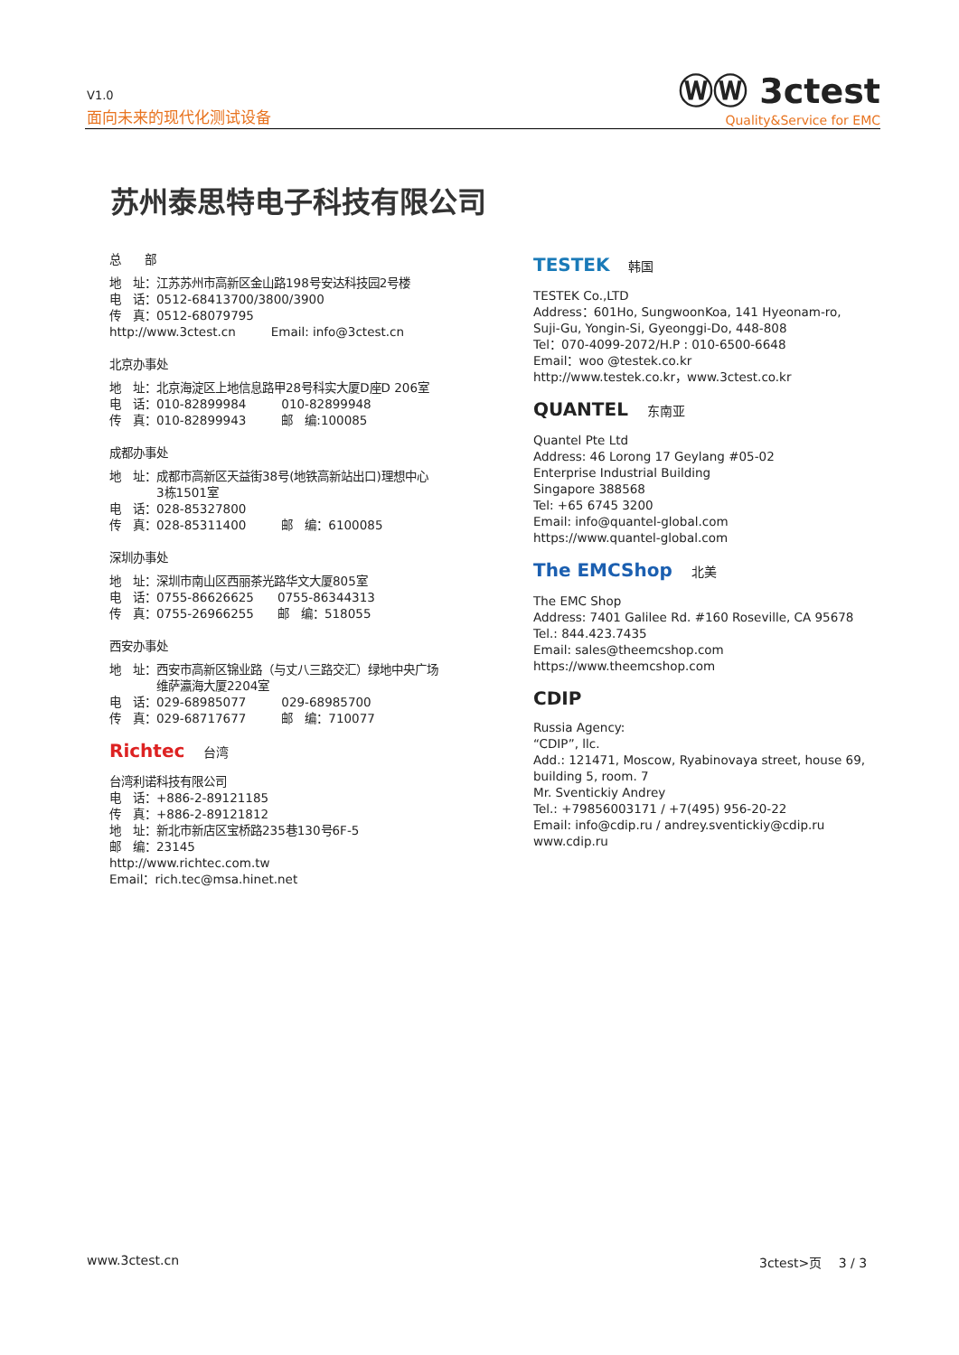V1.0
面向未来的现代化测试设备
ⓌⓌ 3ctest
Quality&Service for EMC
苏州泰思特电子科技有限公司
总　　部
地　址：江苏苏州市高新区金山路198号安达科技园2号楼
电　话：0512-68413700/3800/3900
传　真：0512-68079795
http://www.3ctest.cn　　　Email: info@3ctest.cn
北京办事处
地　址：北京海淀区上地信息路甲28号科实大厦D座D 206室
电　话：010-82899984　　　010-82899948
传　真：010-82899943　　　邮　编:100085
成都办事处
地　址：成都市高新区天益街38号(地铁高新站出口)理想中心
　　　　3栋1501室
电　话：028-85327800
传　真：028-85311400　　　邮　编：6100085
深圳办事处
地　址：深圳市南山区西丽茶光路华文大厦805室
电　话：0755-86626625　　0755-86344313
传　真：0755-26966255　　邮　编：518055
西安办事处
地　址：西安市高新区锦业路（与丈八三路交汇）绿地中央广场
　　　　维萨瀛海大厦2204室
电　话：029-68985077　　　029-68985700
传　真：029-68717677　　　邮　编：710077
Richtec 　台湾
台湾利诺科技有限公司
电　话：+886-2-89121185
传　真：+886-2-89121812
地　址：新北市新店区宝桥路235巷130号6F-5
邮　编：23145
http://www.richtec.com.tw
Email：rich.tec@msa.hinet.net
TESTEK 　韩国
TESTEK Co.,LTD
Address：601Ho, SungwoonKoa, 141 Hyeonam-ro,
Suji-Gu, Yongin-Si, Gyeonggi-Do, 448-808
Tel：070-4099-2072/H.P : 010-6500-6648
Email：woo @testek.co.kr
http://www.testek.co.kr，www.3ctest.co.kr
QUANTEL 　东南亚
Quantel Pte Ltd
Address: 46 Lorong 17 Geylang #05-02
Enterprise Industrial Building
Singapore 388568
Tel: +65 6745 3200
Email: info@quantel-global.com
https://www.quantel-global.com
The EMCShop 　北美
The EMC Shop
Address: 7401 Galilee Rd. #160 Roseville, CA 95678
Tel.: 844.423.7435
Email: sales@theemcshop.com
https://www.theemcshop.com
CDIP
Russia Agency:
“CDIP”, llc.
Add.: 121471, Moscow, Ryabinovaya street, house 69,
building 5, room. 7
Mr. Sventickiy Andrey
Tel.: +79856003171 / +7(495) 956-20-22
Email: info@cdip.ru / andrey.sventickiy@cdip.ru
www.cdip.ru
www.3ctest.cn 3ctest>页　 3 / 3